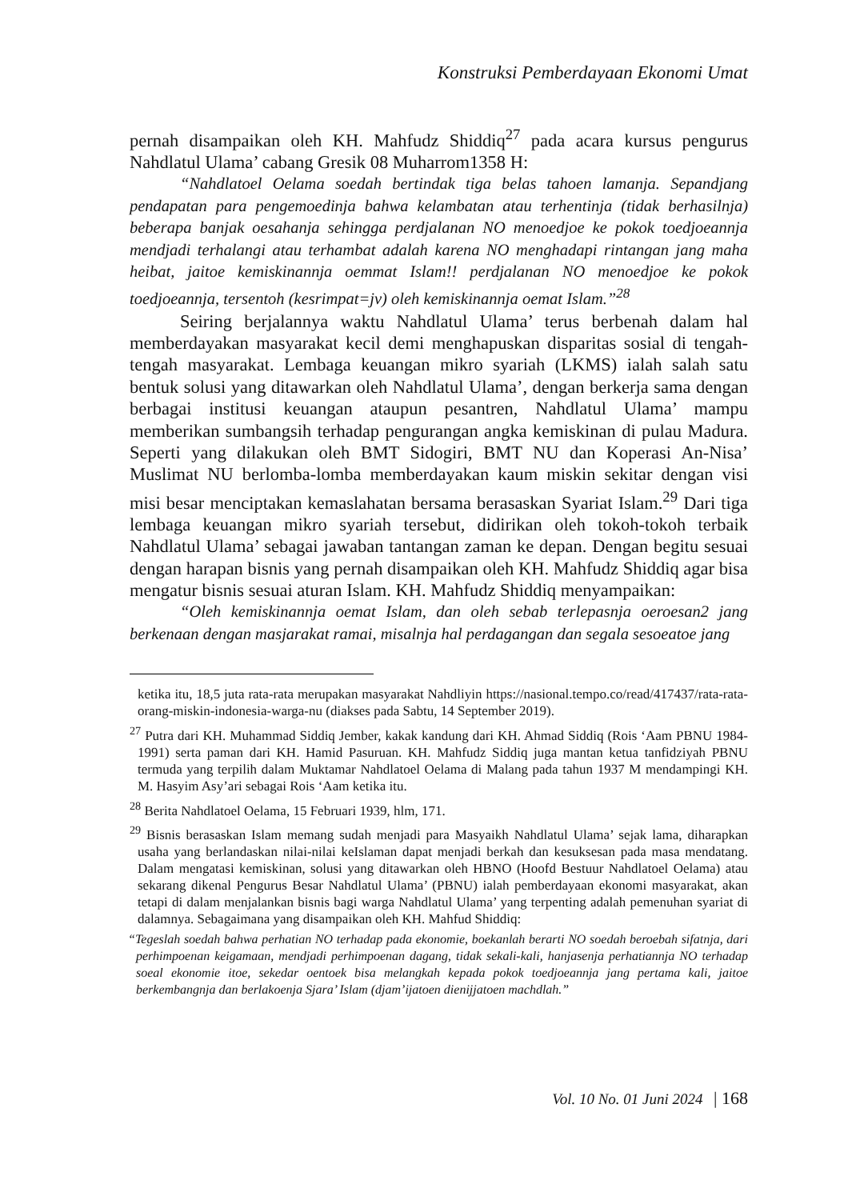Konstruksi Pemberdayaan Ekonomi Umat
pernah disampaikan oleh KH. Mahfudz Shiddiq<sup>27</sup> pada acara kursus pengurus Nahdlatul Ulama’ cabang Gresik 08 Muharrom1358 H:
“Nahdlatoel Oelama soedah bertindak tiga belas tahoen lamanja. Sepandjang pendapatan para pengemoedinja bahwa kelambatan atau terhentinja (tidak berhasilnja) beberapa banjak oesahanja sehingga perdjalanan NO menoedjoe ke pokok toedjoeannja mendjadi terhalangi atau terhambat adalah karena NO menghadapi rintangan jang maha heibat, jaitoe kemiskinannja oemmat Islam!! perdjalanan NO menoedjoe ke pokok toedjoeannja, tersentoh (kesrimpat=jv) oleh kemiskinannja oemat Islam.”<sup>28</sup>
Seiring berjalannya waktu Nahdlatul Ulama’ terus berbenah dalam hal memberdayakan masyarakat kecil demi menghapuskan disparitas sosial di tengah-tengah masyarakat. Lembaga keuangan mikro syariah (LKMS) ialah salah satu bentuk solusi yang ditawarkan oleh Nahdlatul Ulama’, dengan berkerja sama dengan berbagai institusi keuangan ataupun pesantren, Nahdlatul Ulama’ mampu memberikan sumbangsih terhadap pengurangan angka kemiskinan di pulau Madura. Seperti yang dilakukan oleh BMT Sidogiri, BMT NU dan Koperasi An-Nisa’ Muslimat NU berlomba-lomba memberdayakan kaum miskin sekitar dengan visi misi besar menciptakan kemaslahatan bersama berasaskan Syariat Islam.<sup>29</sup> Dari tiga lembaga keuangan mikro syariah tersebut, didirikan oleh tokoh-tokoh terbaik Nahdlatul Ulama’ sebagai jawaban tantangan zaman ke depan. Dengan begitu sesuai dengan harapan bisnis yang pernah disampaikan oleh KH. Mahfudz Shiddiq agar bisa mengatur bisnis sesuai aturan Islam. KH. Mahfudz Shiddiq menyampaikan:
“Oleh kemiskinannja oemat Islam, dan oleh sebab terlepasnja oeroesan2 jang berkenaan dengan masjarakat ramai, misalnja hal perdagangan dan segala sesoeatoe jang
ketika itu, 18,5 juta rata-rata merupakan masyarakat Nahdliyin https://nasional.tempo.co/read/417437/rata-rata-orang-miskin-indonesia-warga-nu (diakses pada Sabtu, 14 September 2019).
<sup>27</sup> Putra dari KH. Muhammad Siddiq Jember, kakak kandung dari KH. Ahmad Siddiq (Rois ‘Aam PBNU 1984-1991) serta paman dari KH. Hamid Pasuruan. KH. Mahfudz Siddiq juga mantan ketua tanfidziyah PBNU termuda yang terpilih dalam Muktamar Nahdlatoel Oelama di Malang pada tahun 1937 M mendampingi KH. M. Hasyim Asy’ari sebagai Rois ‘Aam ketika itu.
<sup>28</sup> Berita Nahdlatoel Oelama, 15 Februari 1939, hlm, 171.
<sup>29</sup> Bisnis berasaskan Islam memang sudah menjadi para Masyaikh Nahdlatul Ulama’ sejak lama, diharapkan usaha yang berlandaskan nilai-nilai keIslaman dapat menjadi berkah dan kesuksesan pada masa mendatang. Dalam mengatasi kemiskinan, solusi yang ditawarkan oleh HBNO (Hoofd Bestuur Nahdlatoel Oelama) atau sekarang dikenal Pengurus Besar Nahdlatul Ulama’ (PBNU) ialah pemberdayaan ekonomi masyarakat, akan tetapi di dalam menjalankan bisnis bagi warga Nahdlatul Ulama’ yang terpenting adalah pemenuhan syariat di dalamnya. Sebagaimana yang disampaikan oleh KH. Mahfud Shiddiq:
“Tegeslah soedah bahwa perhatian NO terhadap pada ekonomie, boekanlah berarti NO soedah beroebah sifatnja, dari perhimpoenan keigamaan, mendjadi perhimpoenan dagang, tidak sekali-kali, hanjasenja perhatiannja NO terhadap soeal ekonomie itoe, sekedar oentoek bisa melangkah kepada pokok toedjoeannja jang pertama kali, jaitoe berkembangnja dan berlakoenja Sjara’ Islam (djam’ijatoen dienijjatoen machdlah.”
Vol. 10 No. 01 Juni 2024 | 168